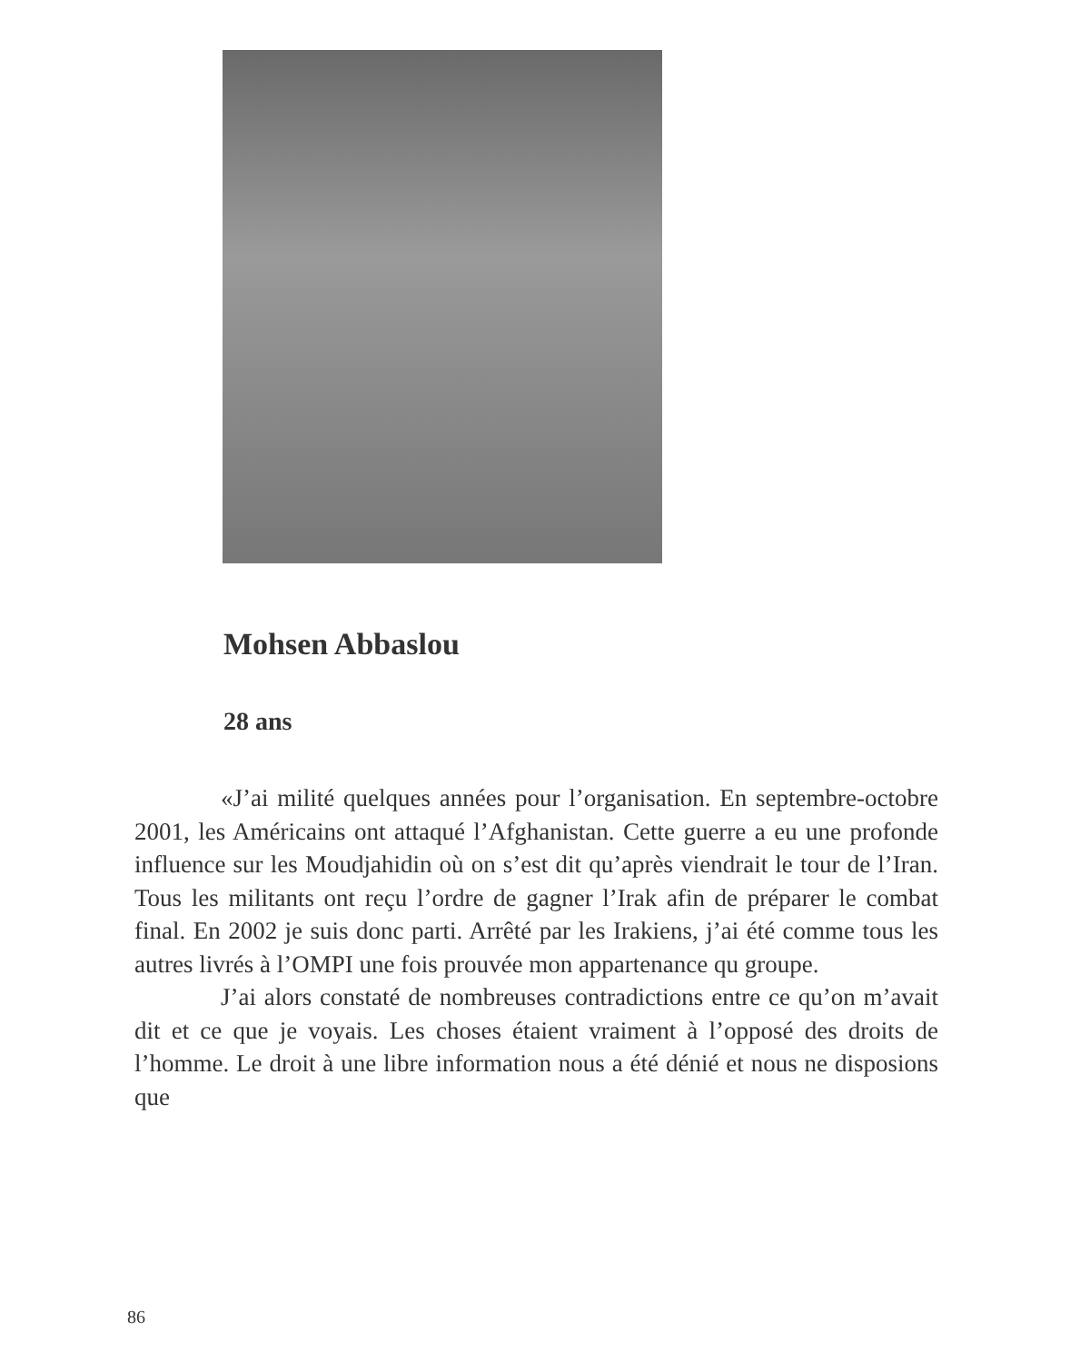Mohsen Abbaslou
28 ans
«J’ai milité quelques années pour l’organisation. En septembre-octobre 2001, les Américains ont attaqué l’Afghanistan. Cette guerre a eu une profonde influence sur les Moudjahidin où on s’est dit qu’après viendrait le tour de l’Iran. Tous les militants ont reçu l’ordre de gagner l’Irak afin de préparer le combat final. En 2002 je suis donc parti. Arrêté par les Irakiens, j’ai été comme tous les autres livrés à l’OMPI une fois prouvée mon appartenance qu groupe.
J’ai alors constaté de nombreuses contradictions entre ce qu’on m’avait dit et ce que je voyais. Les choses étaient vraiment à l’opposé des droits de l’homme. Le droit à une libre information nous a été dénié et nous ne disposions que
86